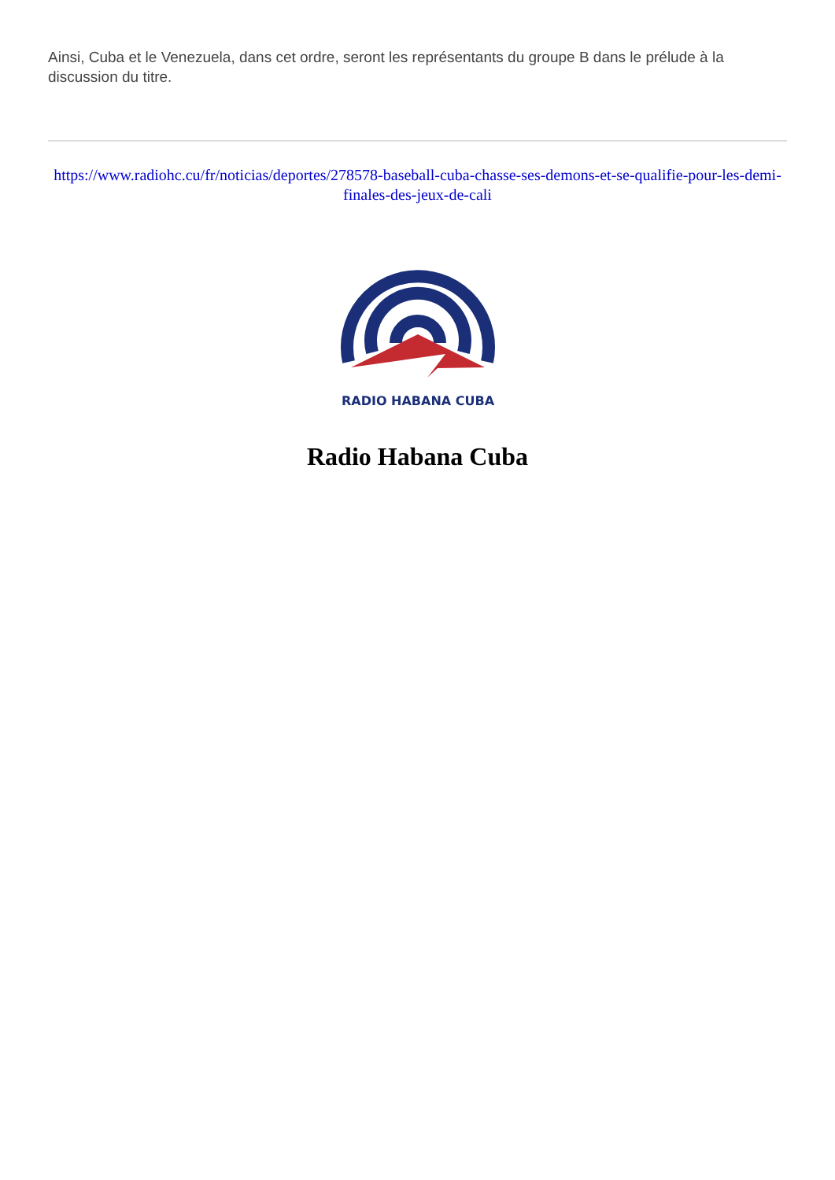Ainsi, Cuba et le Venezuela, dans cet ordre, seront les représentants du groupe B dans le prélude à la discussion du titre.
https://www.radiohc.cu/fr/noticias/deportes/278578-baseball-cuba-chasse-ses-demons-et-se-qualifie-pour-les-demi-finales-des-jeux-de-cali
RADIO HABANA CUBA
Radio Habana Cuba